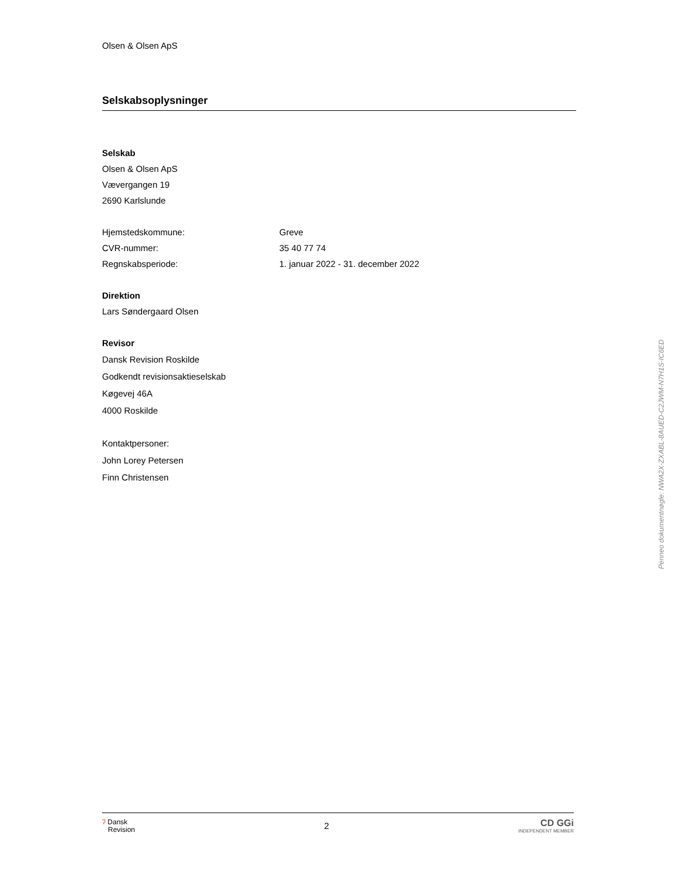Olsen & Olsen ApS
Selskabsoplysninger
Selskab
Olsen & Olsen ApS
Vævergangen 19
2690 Karlslunde
Hjemstedskommune: Greve
CVR-nummer: 35 40 77 74
Regnskabsperiode: 1. januar 2022 - 31. december 2022
Direktion
Lars Søndergaard Olsen
Revisor
Dansk Revision Roskilde
Godkendt revisionsaktieselskab
Køgevej 46A
4000 Roskilde
Kontaktpersoner:
John Lorey Petersen
Finn Christensen
ʔ Dansk
Revision
2
CD GGi
INDEPENDENT MEMBER
Penneo dokumentnøgle: NWA2X-ZXABL-8AUED-C2JWM-N7H1S-IC6ED